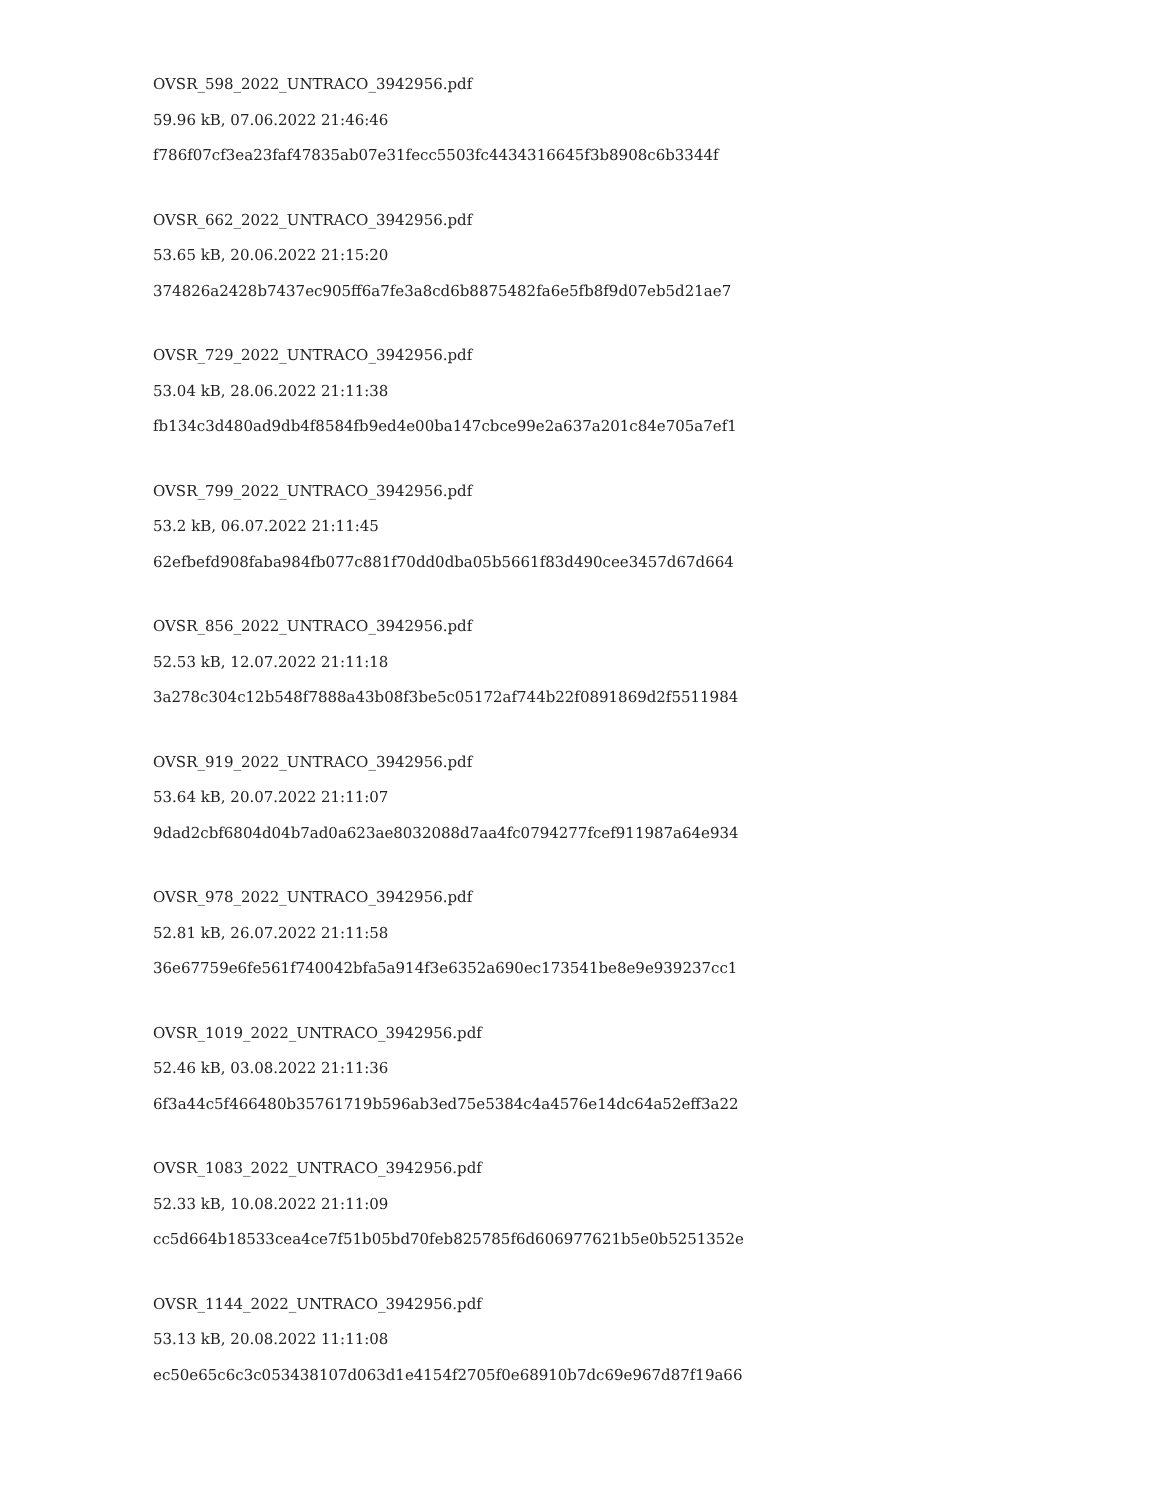OVSR_598_2022_UNTRACO_3942956.pdf
59.96 kB, 07.06.2022 21:46:46
f786f07cf3ea23faf47835ab07e31fecc5503fc4434316645f3b8908c6b3344f
OVSR_662_2022_UNTRACO_3942956.pdf
53.65 kB, 20.06.2022 21:15:20
374826a2428b7437ec905ff6a7fe3a8cd6b8875482fa6e5fb8f9d07eb5d21ae7
OVSR_729_2022_UNTRACO_3942956.pdf
53.04 kB, 28.06.2022 21:11:38
fb134c3d480ad9db4f8584fb9ed4e00ba147cbce99e2a637a201c84e705a7ef1
OVSR_799_2022_UNTRACO_3942956.pdf
53.2 kB, 06.07.2022 21:11:45
62efbefd908faba984fb077c881f70dd0dba05b5661f83d490cee3457d67d664
OVSR_856_2022_UNTRACO_3942956.pdf
52.53 kB, 12.07.2022 21:11:18
3a278c304c12b548f7888a43b08f3be5c05172af744b22f0891869d2f5511984
OVSR_919_2022_UNTRACO_3942956.pdf
53.64 kB, 20.07.2022 21:11:07
9dad2cbf6804d04b7ad0a623ae8032088d7aa4fc0794277fcef911987a64e934
OVSR_978_2022_UNTRACO_3942956.pdf
52.81 kB, 26.07.2022 21:11:58
36e67759e6fe561f740042bfa5a914f3e6352a690ec173541be8e9e939237cc1
OVSR_1019_2022_UNTRACO_3942956.pdf
52.46 kB, 03.08.2022 21:11:36
6f3a44c5f466480b35761719b596ab3ed75e5384c4a4576e14dc64a52eff3a22
OVSR_1083_2022_UNTRACO_3942956.pdf
52.33 kB, 10.08.2022 21:11:09
cc5d664b18533cea4ce7f51b05bd70feb825785f6d606977621b5e0b5251352e
OVSR_1144_2022_UNTRACO_3942956.pdf
53.13 kB, 20.08.2022 11:11:08
ec50e65c6c3c053438107d063d1e4154f2705f0e68910b7dc69e967d87f19a66